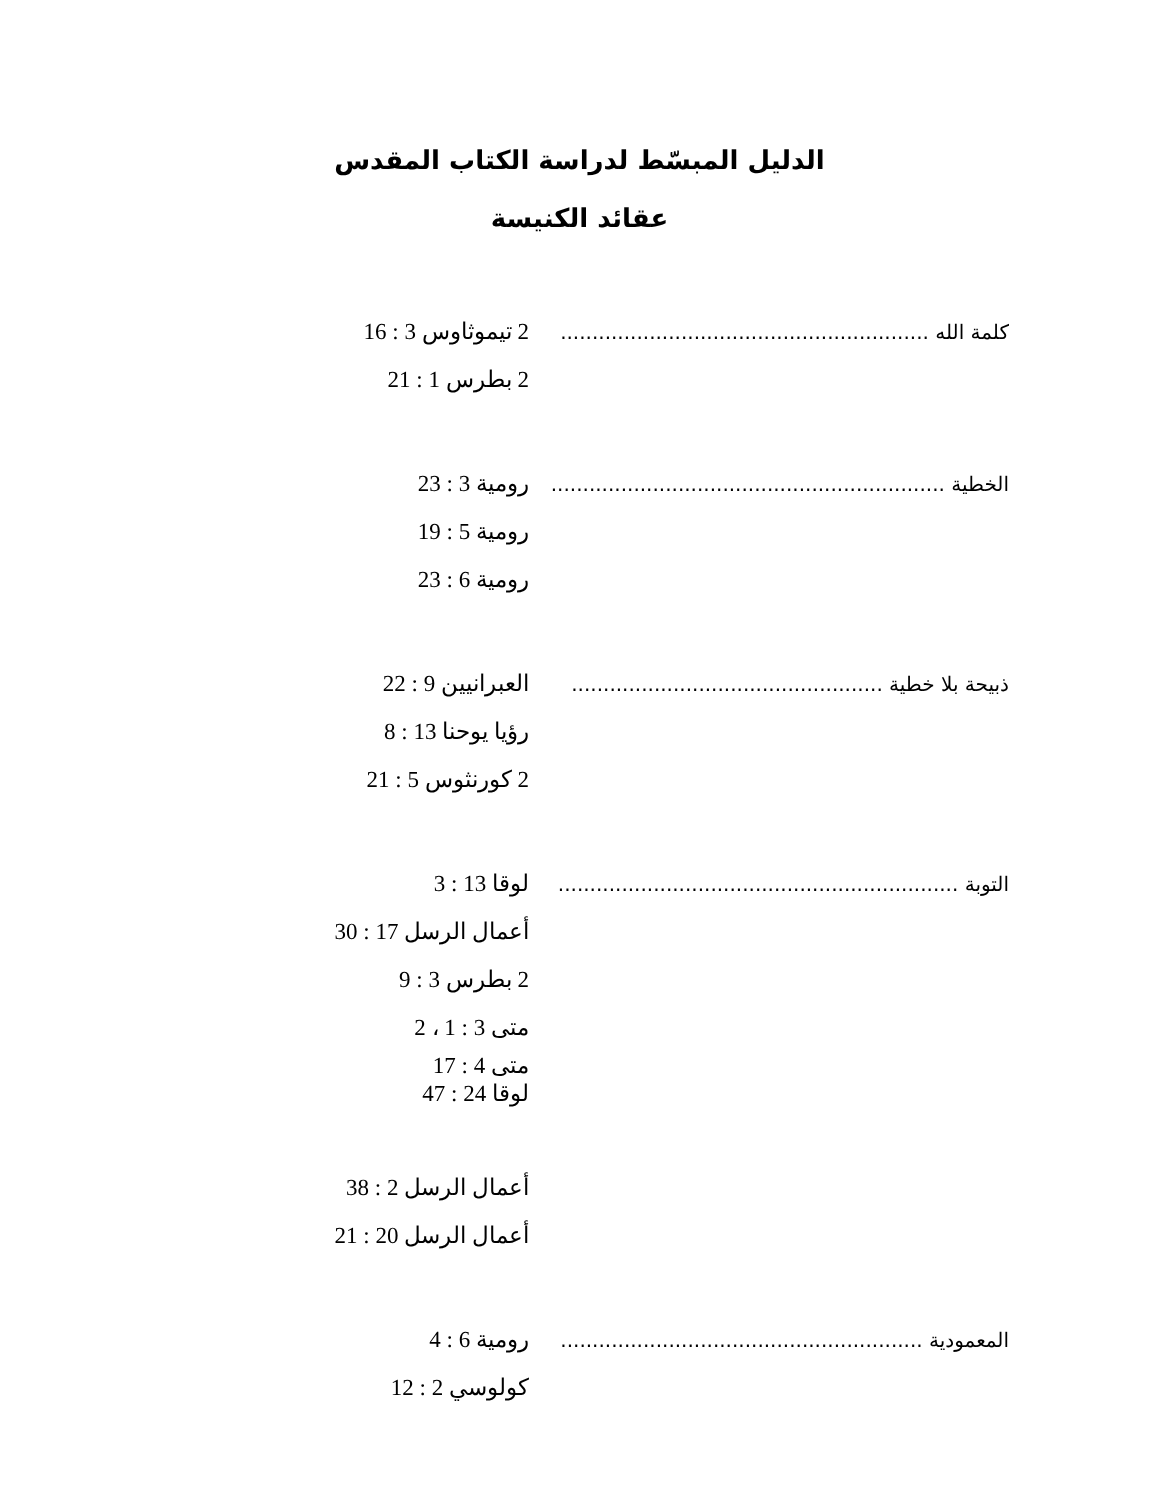الدليل المبسّط لدراسة الكتاب المقدس
عقائد الكنيسة
كلمة الله ..........................................................
2 تيموثاوس 3 : 16
2 بطرس 1 : 21
الخطية ..............................................................
رومية 3 : 23
رومية 5 : 19
رومية 6 : 23
ذبيحة بلا خطية .................................................
العبرانيين 9 : 22
رؤيا يوحنا 13 : 8
2 كورنثوس 5 : 21
التوبة ...............................................................
لوقا 13 : 3
أعمال الرسل 17 : 30
2 بطرس 3 : 9
متى 3 : 1 ، 2
متى 4 : 17
لوقا 24 : 47
أعمال الرسل 2 : 38
أعمال الرسل 20 : 21
المعمودية .........................................................
رومية 6 : 4
كولوسي 2 : 12